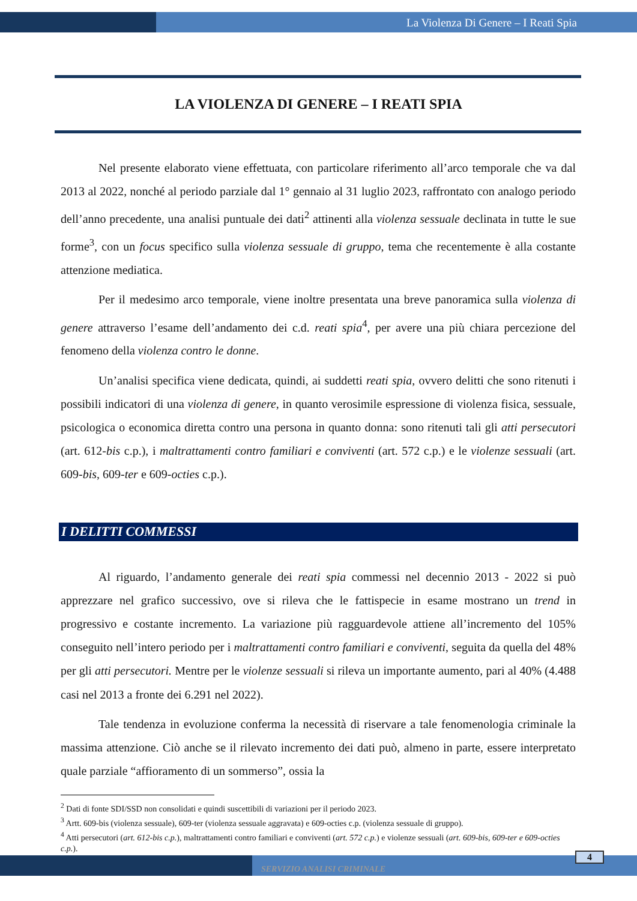La Violenza Di Genere – I Reati Spia
LA VIOLENZA DI GENERE – I REATI SPIA
Nel presente elaborato viene effettuata, con particolare riferimento all’arco temporale che va dal 2013 al 2022, nonché al periodo parziale dal 1° gennaio al 31 luglio 2023, raffrontato con analogo periodo dell’anno precedente, una analisi puntuale dei dati<sup>2</sup> attinenti alla violenza sessuale declinata in tutte le sue forme<sup>3</sup>, con un focus specifico sulla violenza sessuale di gruppo, tema che recentemente è alla costante attenzione mediatica.
Per il medesimo arco temporale, viene inoltre presentata una breve panoramica sulla violenza di genere attraverso l’esame dell’andamento dei c.d. reati spia<sup>4</sup>, per avere una più chiara percezione del fenomeno della violenza contro le donne.
Un’analisi specifica viene dedicata, quindi, ai suddetti reati spia, ovvero delitti che sono ritenuti i possibili indicatori di una violenza di genere, in quanto verosimile espressione di violenza fisica, sessuale, psicologica o economica diretta contro una persona in quanto donna: sono ritenuti tali gli atti persecutori (art. 612-bis c.p.), i maltrattamenti contro familiari e conviventi (art. 572 c.p.) e le violenze sessuali (art. 609-bis, 609-ter e 609-octies c.p.).
I DELITTI COMMESSI
Al riguardo, l’andamento generale dei reati spia commessi nel decennio 2013 - 2022 si può apprezzare nel grafico successivo, ove si rileva che le fattispecie in esame mostrano un trend in progressivo e costante incremento. La variazione più ragguardevole attiene all’incremento del 105% conseguito nell’intero periodo per i maltrattamenti contro familiari e conviventi, seguita da quella del 48% per gli atti persecutori. Mentre per le violenze sessuali si rileva un importante aumento, pari al 40% (4.488 casi nel 2013 a fronte dei 6.291 nel 2022).
Tale tendenza in evoluzione conferma la necessità di riservare a tale fenomenologia criminale la massima attenzione. Ciò anche se il rilevato incremento dei dati può, almeno in parte, essere interpretato quale parziale “affioramento di un sommerso”, ossia la
<sup>2</sup> Dati di fonte SDI/SSD non consolidati e quindi suscettibili di variazioni per il periodo 2023.
<sup>3</sup> Artt. 609-bis (violenza sessuale), 609-ter (violenza sessuale aggravata) e 609-octies c.p. (violenza sessuale di gruppo).
<sup>4</sup> Atti persecutori (art. 612-bis c.p.), maltrattamenti contro familiari e conviventi (art. 572 c.p.) e violenze sessuali (art. 609-bis, 609-ter e 609-octies c.p.).
SERVIZIO ANALISI CRIMINALE
4